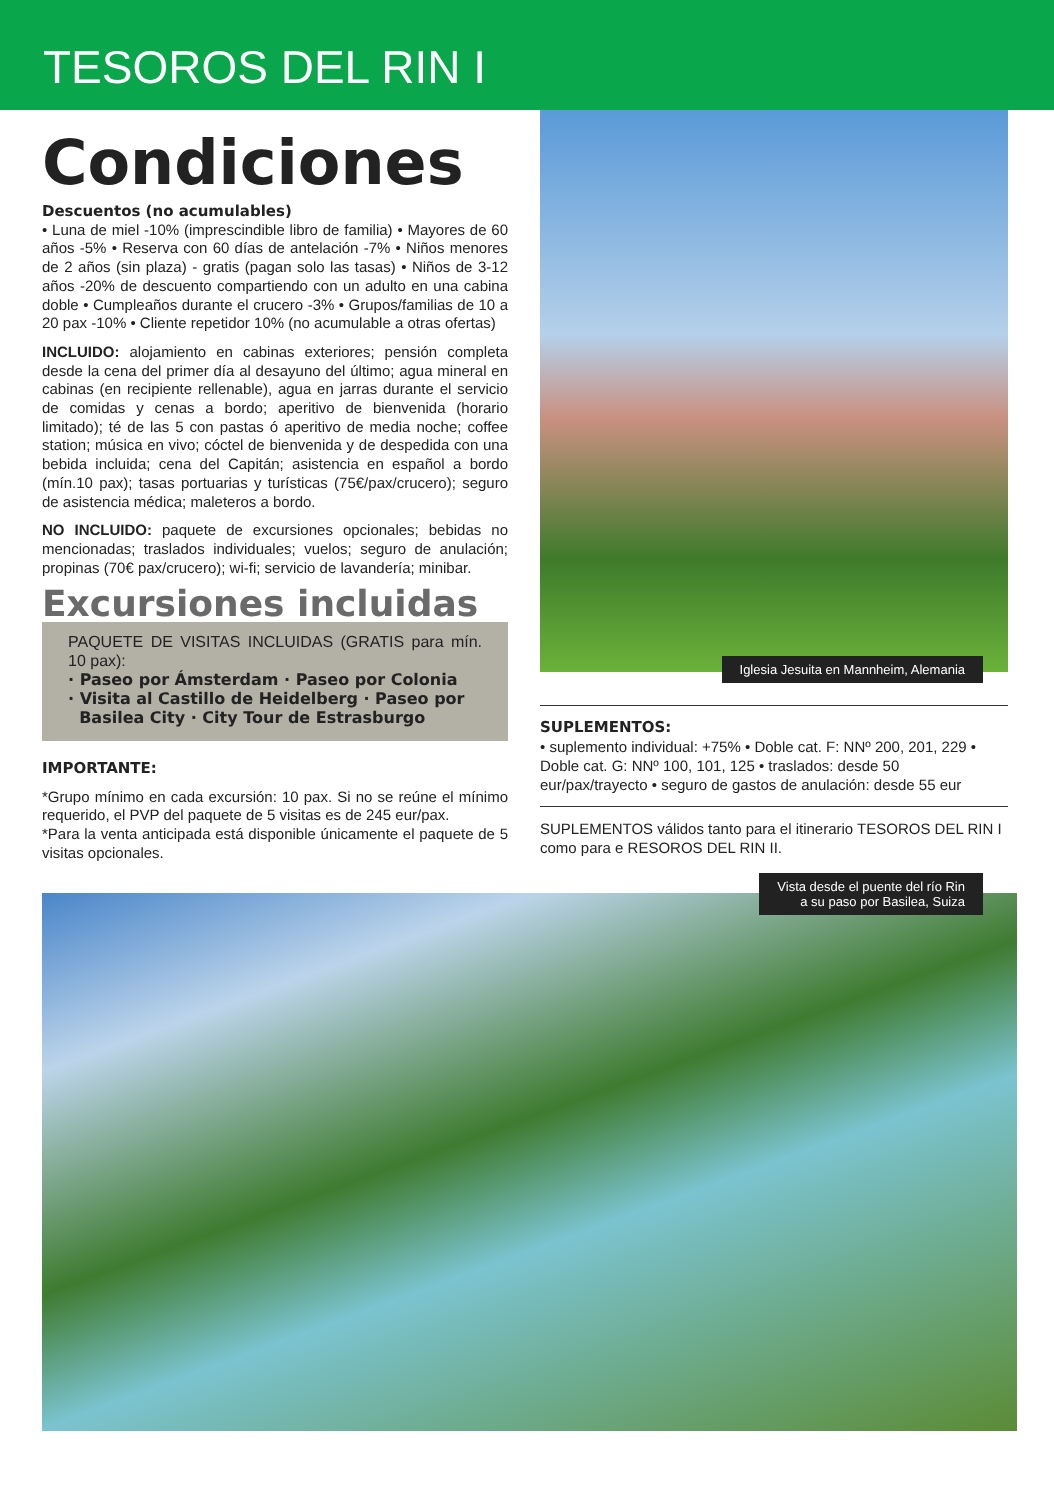TESOROS DEL RIN I
Condiciones
Descuentos (no acumulables)
• Luna de miel -10% (imprescindible libro de familia) • Mayores de 60 años -5% • Reserva con 60 días de antelación -7% • Niños menores de 2 años (sin plaza) - gratis (pagan solo las tasas) • Niños de 3-12 años -20% de descuento compartiendo con un adulto en una cabina doble • Cumpleaños durante el crucero -3% • Grupos/familias de 10 a 20 pax -10% • Cliente repetidor 10% (no acumulable a otras ofertas)
INCLUIDO: alojamiento en cabinas exteriores; pensión completa desde la cena del primer día al desayuno del último; agua mineral en cabinas (en recipiente rellenable), agua en jarras durante el servicio de comidas y cenas a bordo; aperitivo de bienvenida (horario limitado); té de las 5 con pastas ó aperitivo de media noche; coffee station; música en vivo; cóctel de bienvenida y de despedida con una bebida incluida; cena del Capitán; asistencia en español a bordo (mín.10 pax); tasas portuarias y turísticas (75€/pax/crucero); seguro de asistencia médica; maleteros a bordo.
NO INCLUIDO: paquete de excursiones opcionales; bebidas no mencionadas; traslados individuales; vuelos; seguro de anulación; propinas (70€ pax/crucero); wi-fi; servicio de lavandería; minibar.
Excursiones incluidas
PAQUETE DE VISITAS INCLUIDAS (GRATIS para mín. 10 pax):
· Paseo por Ámsterdam · Paseo por Colonia
· Visita al Castillo de Heidelberg · Paseo por
Basilea City · City Tour de Estrasburgo
IMPORTANTE:
*Grupo mínimo en cada excursión: 10 pax. Si no se reúne el mínimo requerido, el PVP del paquete de 5 visitas es de 245 eur/pax.
*Para la venta anticipada está disponible únicamente el paquete de 5 visitas opcionales.
Iglesia Jesuita en Mannheim, Alemania
SUPLEMENTOS:
• suplemento individual: +75% • Doble cat. F: NNº 200, 201, 229 • Doble cat. G: NNº 100, 101, 125 • traslados: desde 50 eur/pax/trayecto • seguro de gastos de anulación: desde 55 eur
SUPLEMENTOS válidos tanto para el itinerario TESOROS DEL RIN I como para e RESOROS DEL RIN II.
Vista desde el puente del río Rin
a su paso por Basilea, Suiza